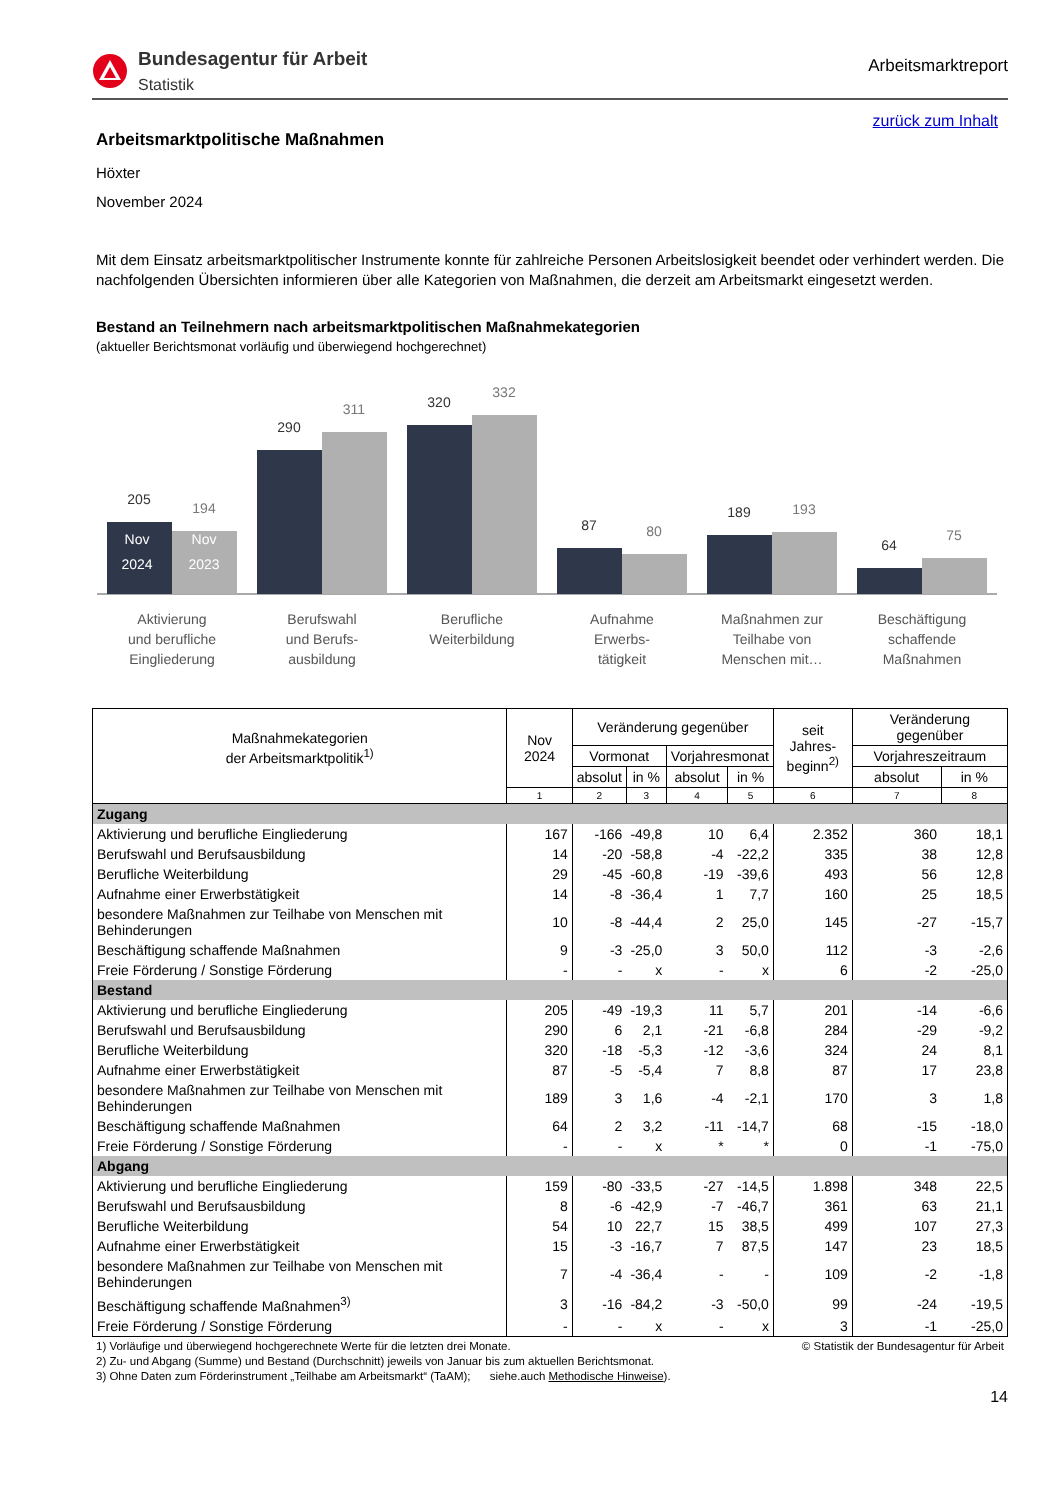Bundesagentur für Arbeit
Statistik
Arbeitsmarktreport
zurück zum Inhalt
Arbeitsmarktpolitische Maßnahmen
Höxter
November 2024
Mit dem Einsatz arbeitsmarktpolitischer Instrumente konnte für zahlreiche Personen Arbeitslosigkeit beendet oder verhindert werden. Die nachfolgenden Übersichten informieren über alle Kategorien von Maßnahmen, die derzeit am Arbeitsmarkt eingesetzt werden.
Bestand an Teilnehmern nach arbeitsmarktpolitischen Maßnahmekategorien
(aktueller Berichtsmonat vorläufig und überwiegend hochgerechnet)
205
290
320
87
189
64
194
311
332
80
193
75
Nov
2024
Nov
2023
Aktivierung
und berufliche
Eingliederung
Berufswahl
und Berufs-
ausbildung
Berufliche
Weiterbildung
Aufnahme
Erwerbs-
tätigkeit
Maßnahmen zur
Teilhabe von
Menschen mit…
Beschäftigung
schaffende
Maßnahmen
| Maßnahmekategorien der Arbeitsmarktpolitik<sup>1)</sup> | Nov 2024 | Veränderung gegenüber | | | | seit Jahres- beginn<sup>2)</sup> | Veränderung gegenüber | |
| --- | --- | --- | --- | --- | --- | --- | --- | --- |
| | | Vormonat | | Vorjahresmonat | | | Vorjahreszeitraum | |
| | | absolut | in % | absolut | in % | | absolut | in % |
| | 1 | 2 | 3 | 4 | 5 | 6 | 7 | 8 |
| Zugang | | | | | | | | |
| Aktivierung und berufliche Eingliederung | 167 | -166 | -49,8 | 10 | 6,4 | 2.352 | 360 | 18,1 |
| Berufswahl und Berufsausbildung | 14 | -20 | -58,8 | -4 | -22,2 | 335 | 38 | 12,8 |
| Berufliche Weiterbildung | 29 | -45 | -60,8 | -19 | -39,6 | 493 | 56 | 12,8 |
| Aufnahme einer Erwerbstätigkeit | 14 | -8 | -36,4 | 1 | 7,7 | 160 | 25 | 18,5 |
| besondere Maßnahmen zur Teilhabe von Menschen mit Behinderungen | 10 | -8 | -44,4 | 2 | 25,0 | 145 | -27 | -15,7 |
| Beschäftigung schaffende Maßnahmen | 9 | -3 | -25,0 | 3 | 50,0 | 112 | -3 | -2,6 |
| Freie Förderung / Sonstige Förderung | - | - | x | - | x | 6 | -2 | -25,0 |
| Bestand | | | | | | | | |
| Aktivierung und berufliche Eingliederung | 205 | -49 | -19,3 | 11 | 5,7 | 201 | -14 | -6,6 |
| Berufswahl und Berufsausbildung | 290 | 6 | 2,1 | -21 | -6,8 | 284 | -29 | -9,2 |
| Berufliche Weiterbildung | 320 | -18 | -5,3 | -12 | -3,6 | 324 | 24 | 8,1 |
| Aufnahme einer Erwerbstätigkeit | 87 | -5 | -5,4 | 7 | 8,8 | 87 | 17 | 23,8 |
| besondere Maßnahmen zur Teilhabe von Menschen mit Behinderungen | 189 | 3 | 1,6 | -4 | -2,1 | 170 | 3 | 1,8 |
| Beschäftigung schaffende Maßnahmen | 64 | 2 | 3,2 | -11 | -14,7 | 68 | -15 | -18,0 |
| Freie Förderung / Sonstige Förderung | - | - | x | * | * | 0 | -1 | -75,0 |
| Abgang | | | | | | | | |
| Aktivierung und berufliche Eingliederung | 159 | -80 | -33,5 | -27 | -14,5 | 1.898 | 348 | 22,5 |
| Berufswahl und Berufsausbildung | 8 | -6 | -42,9 | -7 | -46,7 | 361 | 63 | 21,1 |
| Berufliche Weiterbildung | 54 | 10 | 22,7 | 15 | 38,5 | 499 | 107 | 27,3 |
| Aufnahme einer Erwerbstätigkeit | 15 | -3 | -16,7 | 7 | 87,5 | 147 | 23 | 18,5 |
| besondere Maßnahmen zur Teilhabe von Menschen mit Behinderungen | 7 | -4 | -36,4 | - | - | 109 | -2 | -1,8 |
| Beschäftigung schaffende Maßnahmen<sup>3)</sup> | 3 | -16 | -84,2 | -3 | -50,0 | 99 | -24 | -19,5 |
| Freie Förderung / Sonstige Förderung | - | - | x | - | x | 3 | -1 | -25,0 |
1) Vorläufige und überwiegend hochgerechnete Werte für die letzten drei Monate. © Statistik der Bundesagentur für Arbeit
2) Zu- und Abgang (Summe) und Bestand (Durchschnitt) jeweils von Januar bis zum aktuellen Berichtsmonat.
3) Ohne Daten zum Förderinstrument „Teilhabe am Arbeitsmarkt“ (TaAM); siehe.auch Methodische Hinweise).
14